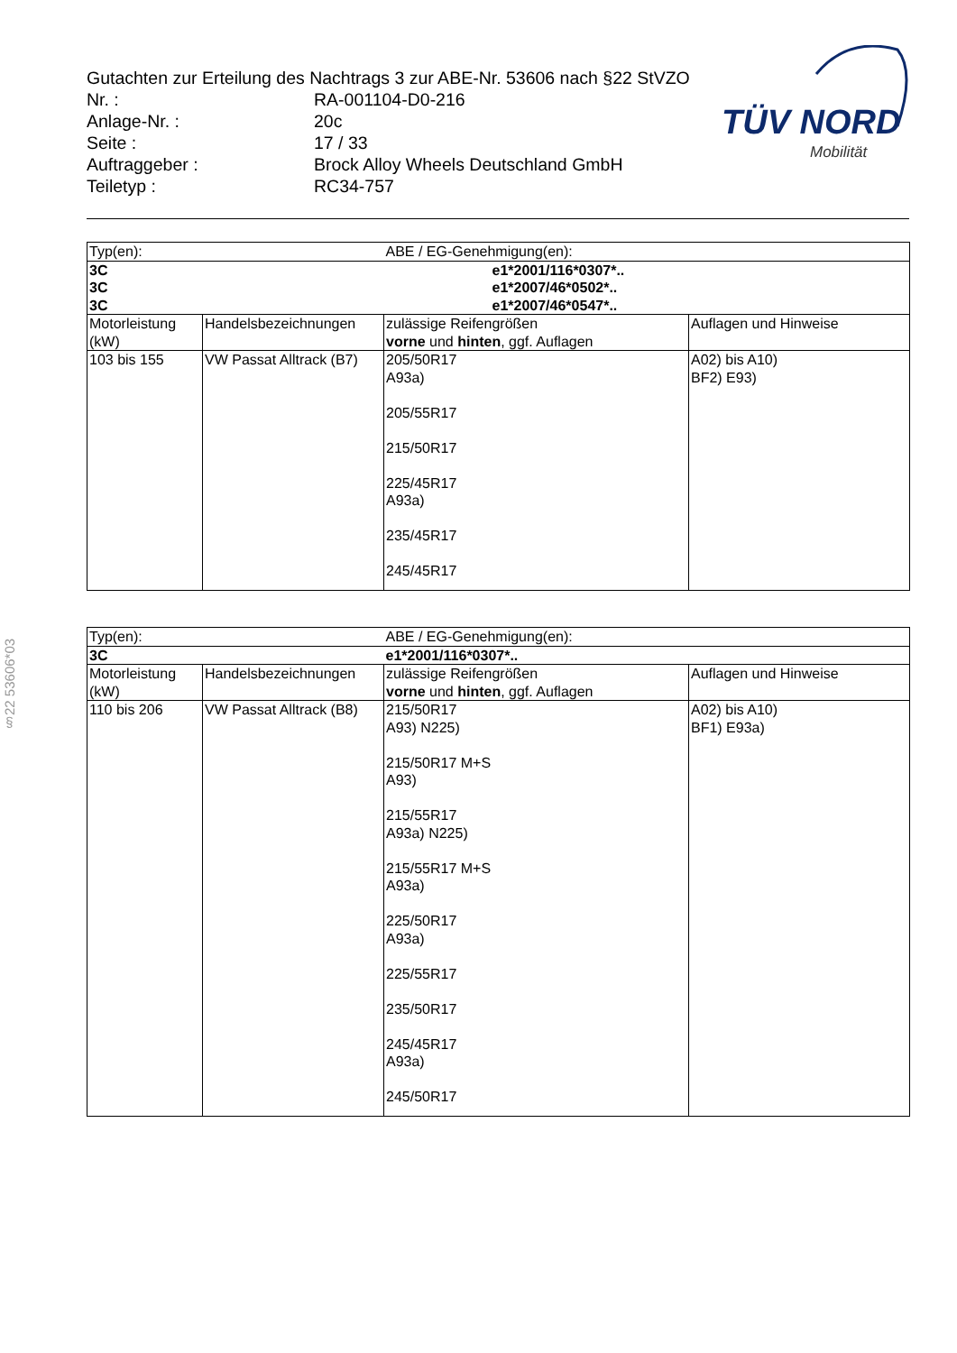§22 53606*03
Gutachten zur Erteilung des Nachtrags 3 zur ABE-Nr. 53606 nach §22 StVZO
| Nr. : | RA-001104-D0-216 |
| Anlage-Nr. : | 20c |
| Seite : | 17 / 33 |
| Auftraggeber : | Brock Alloy Wheels Deutschland GmbH |
| Teiletyp : | RC34-757 |
TÜV NORD
Mobilität
| Typ(en): | | ABE / EG-Genehmigung(en): | |
| 3C 3C 3C | | e1*2001/116*0307*.. e1*2007/46*0502*.. e1*2007/46*0547*.. | |
| Motorleistung (kW) | Handelsbezeichnungen | zulässige Reifengrößen vorne und hinten , ggf. Auflagen | Auflagen und Hinweise |
| 103 bis 155 | VW Passat Alltrack (B7) | 205/50R17 A93a) 205/55R17 215/50R17 225/45R17 A93a) 235/45R17 245/45R17 | A02) bis A10) BF2) E93) |
| Typ(en): | | ABE / EG-Genehmigung(en): | |
| 3C | | e1*2001/116*0307*.. | |
| Motorleistung (kW) | Handelsbezeichnungen | zulässige Reifengrößen vorne und hinten , ggf. Auflagen | Auflagen und Hinweise |
| 110 bis 206 | VW Passat Alltrack (B8) | 215/50R17 A93) N225) 215/50R17 M+S A93) 215/55R17 A93a) N225) 215/55R17 M+S A93a) 225/50R17 A93a) 225/55R17 235/50R17 245/45R17 A93a) 245/50R17 | A02) bis A10) BF1) E93a) |